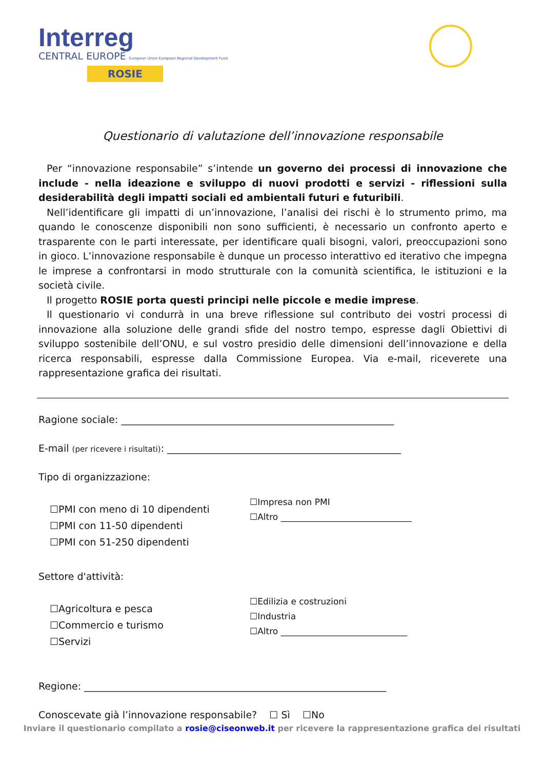Interreg
CENTRAL EUROPE European Union European Regional Development Fund
ROSIE
Questionario di valutazione dell’innovazione responsabile
Per “innovazione responsabile” s’intende un governo dei processi di innovazione che include - nella ideazione e sviluppo di nuovi prodotti e servizi - riflessioni sulla desiderabilità degli impatti sociali ed ambientali futuri e futuribili.
Nell’identificare gli impatti di un’innovazione, l’analisi dei rischi è lo strumento primo, ma quando le conoscenze disponibili non sono sufficienti, è necessario un confronto aperto e trasparente con le parti interessate, per identificare quali bisogni, valori, preoccupazioni sono in gioco. L’innovazione responsabile è dunque un processo interattivo ed iterativo che impegna le imprese a confrontarsi in modo strutturale con la comunità scientifica, le istituzioni e la società civile.
Il progetto ROSIE porta questi principi nelle piccole e medie imprese.
Il questionario vi condurrà in una breve riflessione sul contributo dei vostri processi di innovazione alla soluzione delle grandi sfide del nostro tempo, espresse dagli Obiettivi di sviluppo sostenibile dell’ONU, e sul vostro presidio delle dimensioni dell’innovazione e della ricerca responsabili, espresse dalla Commissione Europea. Via e-mail, riceverete una rappresentazione grafica dei risultati.
Ragione sociale: ________________________________________________________
E-mail (per ricevere i risultati): ________________________________________________
Tipo di organizzazione:
☐PMI con meno di 10 dipendenti
☐PMI con 11-50 dipendenti
☐PMI con 51-250 dipendenti
☐Impresa non PMI
☐Altro ______________________________
Settore d'attività:
☐Agricoltura e pesca
☐Commercio e turismo
☐Servizi
☐Edilizia e costruzioni
☐Industria
☐Altro _____________________________
Regione: ______________________________________________________________
Conoscevate già l’innovazione responsabile? ☐ Sì ☐No
Inviare il questionario compilato a rosie@ciseonweb.it per ricevere la rappresentazione grafica dei risultati